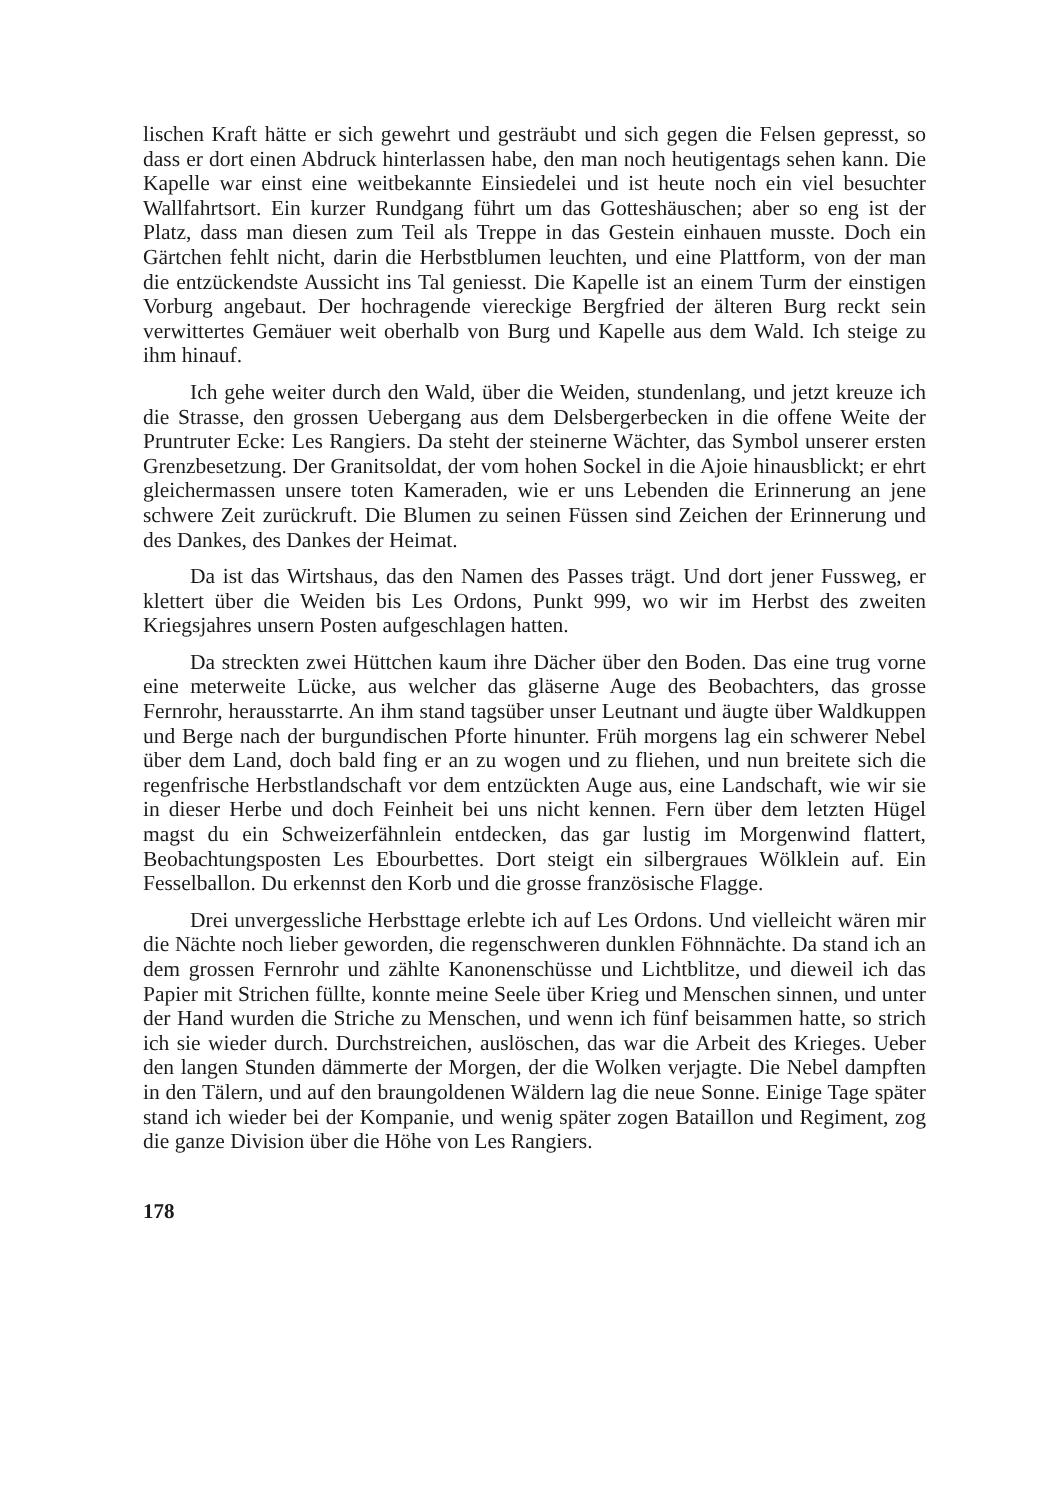lischen Kraft hätte er sich gewehrt und gesträubt und sich gegen die Felsen gepresst, so dass er dort einen Abdruck hinterlassen habe, den man noch heutigentags sehen kann. Die Kapelle war einst eine weitbekannte Einsiedelei und ist heute noch ein viel besuchter Wallfahrtsort. Ein kurzer Rundgang führt um das Gotteshäuschen; aber so eng ist der Platz, dass man diesen zum Teil als Treppe in das Gestein einhauen musste. Doch ein Gärtchen fehlt nicht, darin die Herbstblumen leuchten, und eine Plattform, von der man die entzückendste Aussicht ins Tal geniesst. Die Kapelle ist an einem Turm der einstigen Vorburg angebaut. Der hochragende viereckige Bergfried der älteren Burg reckt sein verwittertes Gemäuer weit oberhalb von Burg und Kapelle aus dem Wald. Ich steige zu ihm hinauf.
Ich gehe weiter durch den Wald, über die Weiden, stundenlang, und jetzt kreuze ich die Strasse, den grossen Uebergang aus dem Delsbergerbecken in die offene Weite der Pruntruter Ecke: Les Rangiers. Da steht der steinerne Wächter, das Symbol unserer ersten Grenzbesetzung. Der Granitsoldat, der vom hohen Sockel in die Ajoie hinausblickt; er ehrt gleichermassen unsere toten Kameraden, wie er uns Lebenden die Erinnerung an jene schwere Zeit zurückruft. Die Blumen zu seinen Füssen sind Zeichen der Erinnerung und des Dankes, des Dankes der Heimat.
Da ist das Wirtshaus, das den Namen des Passes trägt. Und dort jener Fussweg, er klettert über die Weiden bis Les Ordons, Punkt 999, wo wir im Herbst des zweiten Kriegsjahres unsern Posten aufgeschlagen hatten.
Da streckten zwei Hüttchen kaum ihre Dächer über den Boden. Das eine trug vorne eine meterweite Lücke, aus welcher das gläserne Auge des Beobachters, das grosse Fernrohr, herausstarrte. An ihm stand tagsüber unser Leutnant und äugte über Waldkuppen und Berge nach der burgundischen Pforte hinunter. Früh morgens lag ein schwerer Nebel über dem Land, doch bald fing er an zu wogen und zu fliehen, und nun breitete sich die regenfrische Herbstlandschaft vor dem entzückten Auge aus, eine Landschaft, wie wir sie in dieser Herbe und doch Feinheit bei uns nicht kennen. Fern über dem letzten Hügel magst du ein Schweizerfähnlein entdecken, das gar lustig im Morgenwind flattert, Beobachtungsposten Les Ebourbettes. Dort steigt ein silbergraues Wölklein auf. Ein Fesselballon. Du erkennst den Korb und die grosse französische Flagge.
Drei unvergessliche Herbsttage erlebte ich auf Les Ordons. Und vielleicht wären mir die Nächte noch lieber geworden, die regenschweren dunklen Föhnnächte. Da stand ich an dem grossen Fernrohr und zählte Kanonenschüsse und Lichtblitze, und dieweil ich das Papier mit Strichen füllte, konnte meine Seele über Krieg und Menschen sinnen, und unter der Hand wurden die Striche zu Menschen, und wenn ich fünf beisammen hatte, so strich ich sie wieder durch. Durchstreichen, auslöschen, das war die Arbeit des Krieges. Ueber den langen Stunden dämmerte der Morgen, der die Wolken verjagte. Die Nebel dampften in den Tälern, und auf den braungoldenen Wäldern lag die neue Sonne. Einige Tage später stand ich wieder bei der Kompanie, und wenig später zogen Bataillon und Regiment, zog die ganze Division über die Höhe von Les Rangiers.
178